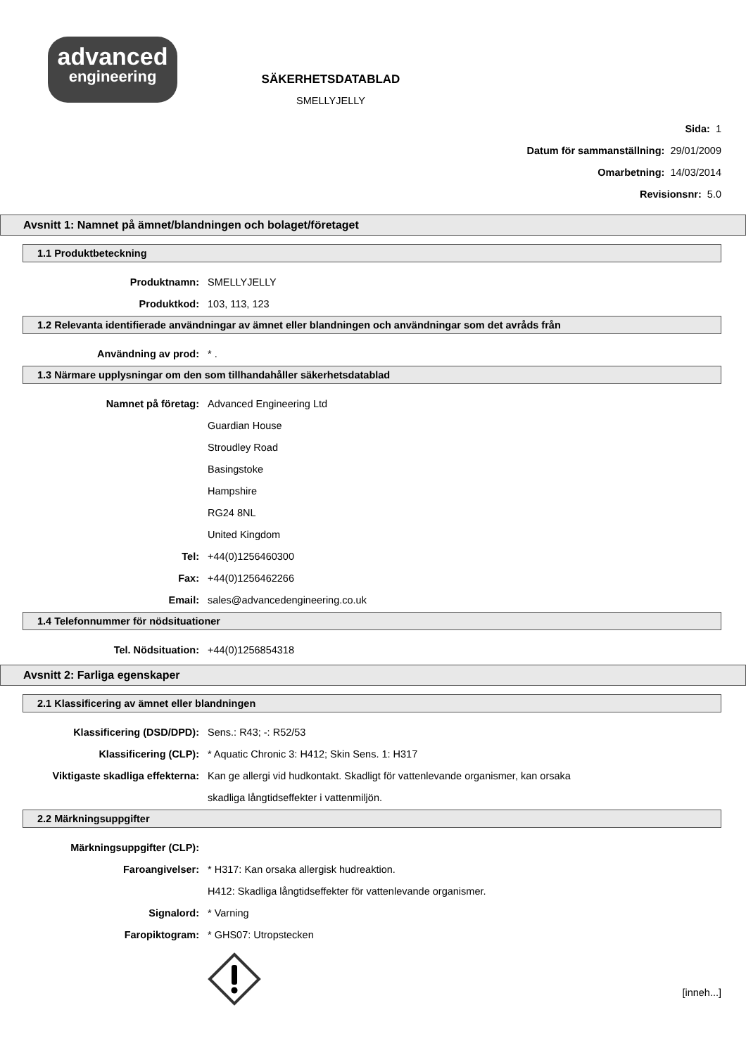advanced
engineering
SÄKERHETSDATABLAD
SMELLYJELLY
Sida: 1
Datum för sammanställning: 29/01/2009
Omarbetning: 14/03/2014
Revisionsnr: 5.0
Avsnitt 1: Namnet på ämnet/blandningen och bolaget/företaget
1.1 Produktbeteckning
Produktnamn: SMELLYJELLY
Produktkod: 103, 113, 123
1.2 Relevanta identifierade användningar av ämnet eller blandningen och användningar som det avråds från
Användning av prod: * .
1.3 Närmare upplysningar om den som tillhandahåller säkerhetsdatablad
Namnet på företag: Advanced Engineering Ltd
Guardian House
Stroudley Road
Basingstoke
Hampshire
RG24 8NL
United Kingdom
Tel: +44(0)1256460300
Fax: +44(0)1256462266
Email:
sales@advancedengineering.co.uk
1.4 Telefonnummer för nödsituationer
Tel. Nödsituation: +44(0)1256854318
Avsnitt 2: Farliga egenskaper
2.1 Klassificering av ämnet eller blandningen
Klassificering (DSD/DPD): Sens.: R43; -: R52/53
Klassificering (CLP):
* Aquatic Chronic 3: H412; Skin Sens. 1: H317
Viktigaste skadliga effekterna:
Kan ge allergi vid hudkontakt. Skadligt för vattenlevande organismer, kan orsaka
skadliga långtidseffekter i vattenmiljön.
2.2 Märkningsuppgifter
Märkningsuppgifter (CLP):
Faroangivelser:
* H317: Kan orsaka allergisk hudreaktion.
H412: Skadliga långtidseffekter för vattenlevande organismer.
Signalord: * Varning
Faropiktogram: * GHS07: Utropstecken
[inneh...]